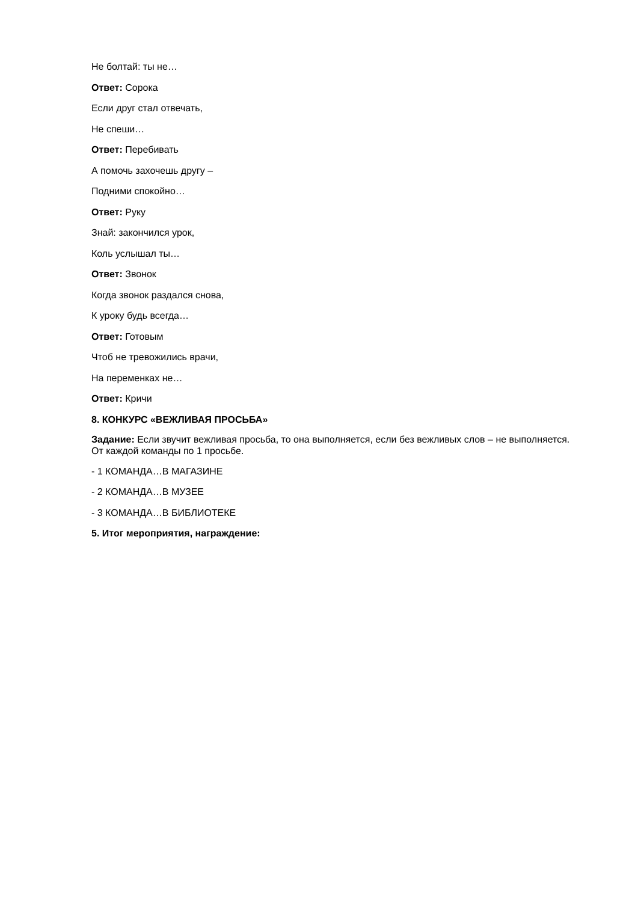Не болтай: ты не…
Ответ: Сорока
Если друг стал отвечать,
Не спеши…
Ответ: Перебивать
А помочь захочешь другу –
Подними спокойно…
Ответ: Руку
Знай: закончился урок,
Коль услышал ты…
Ответ: Звонок
Когда звонок раздался снова,
К уроку будь всегда…
Ответ: Готовым
Чтоб не тревожились врачи,
На переменках не…
Ответ: Кричи
8. КОНКУРС «ВЕЖЛИВАЯ ПРОСЬБА»
Задание: Если звучит вежливая просьба, то она выполняется, если без вежливых слов – не выполняется. От каждой команды по 1 просьбе.
- 1 КОМАНДА…В МАГАЗИНЕ
- 2 КОМАНДА…В МУЗЕЕ
- 3 КОМАНДА…В БИБЛИОТЕКЕ
5. Итог мероприятия, награждение: